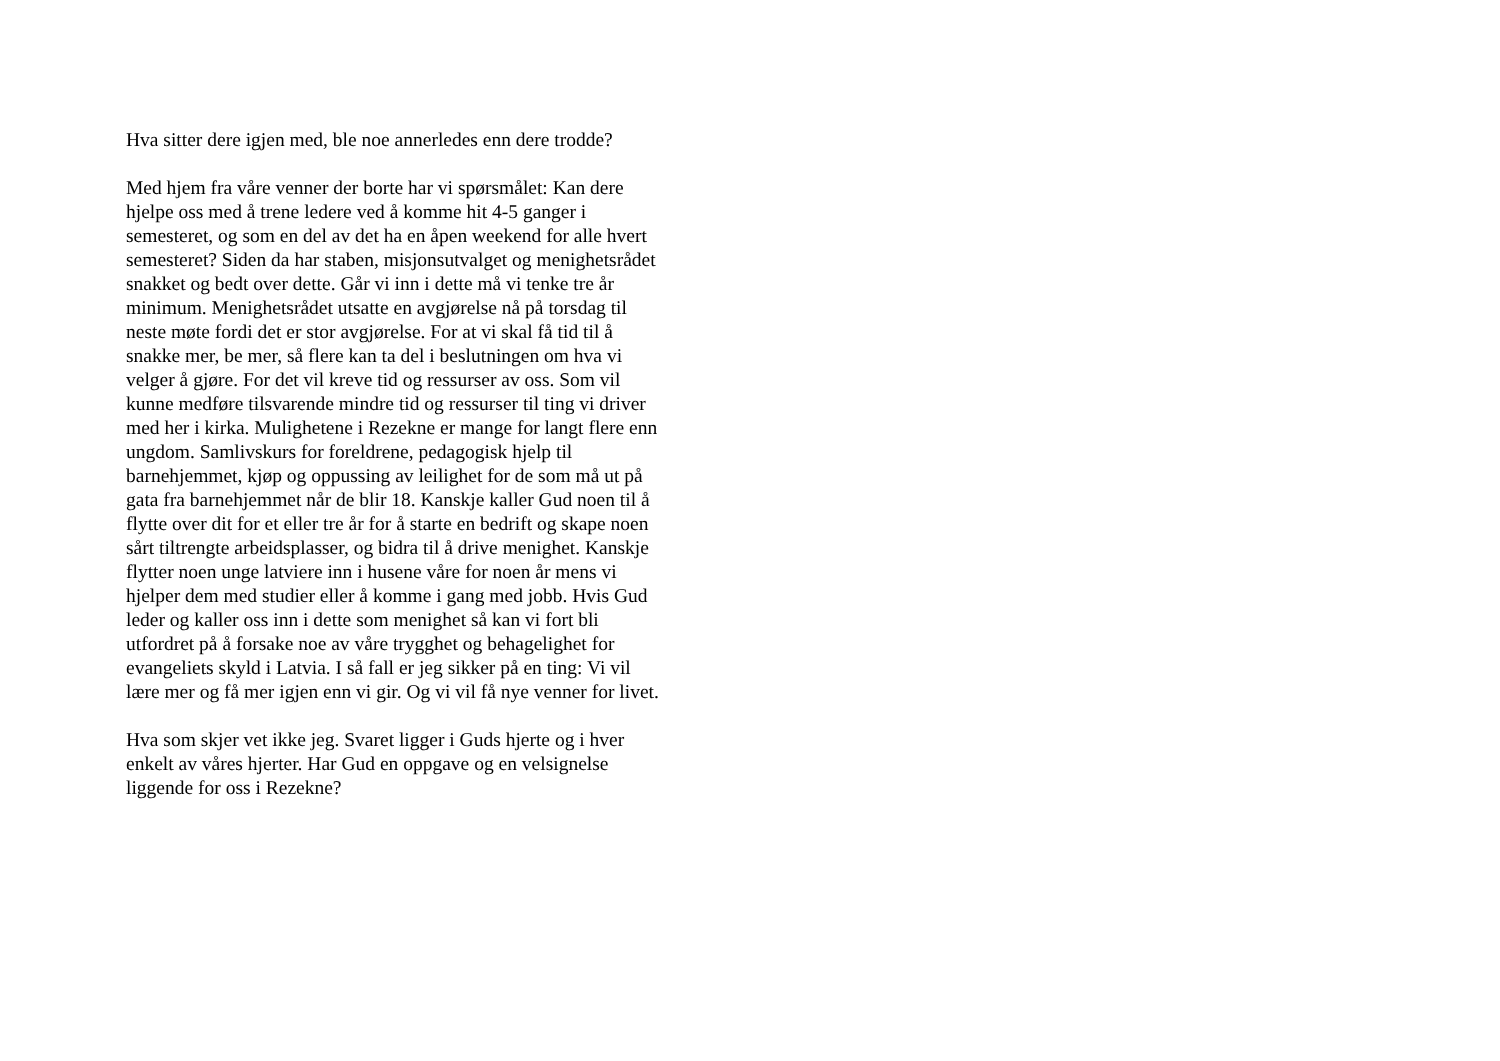Hva sitter dere igjen med, ble noe annerledes enn dere trodde?
Med hjem fra våre venner der borte har vi spørsmålet: Kan dere
hjelpe oss med å trene ledere ved å komme hit 4-5 ganger i
semesteret, og som en del av det ha en åpen weekend for alle hvert
semesteret? Siden da har staben, misjonsutvalget og menighetsrådet
snakket og bedt over dette. Går vi inn i dette må vi tenke tre år
minimum. Menighetsrådet utsatte en avgjørelse nå på torsdag til
neste møte fordi det er stor avgjørelse. For at vi skal få tid til å
snakke mer, be mer, så flere kan ta del i beslutningen om hva vi
velger å gjøre. For det vil kreve tid og ressurser av oss. Som vil
kunne medføre tilsvarende mindre tid og ressurser til ting vi driver
med her i kirka. Mulighetene i Rezekne er mange for langt flere enn
ungdom. Samlivskurs for foreldrene, pedagogisk hjelp til
barnehjemmet, kjøp og oppussing av leilighet for de som må ut på
gata fra barnehjemmet når de blir 18. Kanskje kaller Gud noen til å
flytte over dit for et eller tre år for å starte en bedrift og skape noen
sårt tiltrengte arbeidsplasser, og bidra til å drive menighet. Kanskje
flytter noen unge latviere inn i husene våre for noen år mens vi
hjelper dem med studier eller å komme i gang med jobb. Hvis Gud
leder og kaller oss inn i dette som menighet så kan vi fort bli
utfordret på å forsake noe av våre trygghet og behagelighet for
evangeliets skyld i Latvia. I så fall er jeg sikker på en ting: Vi vil
lære mer og få mer igjen enn vi gir. Og vi vil få nye venner for livet.
Hva som skjer vet ikke jeg. Svaret ligger i Guds hjerte og i hver
enkelt av våres hjerter. Har Gud en oppgave og en velsignelse
liggende for oss i Rezekne?